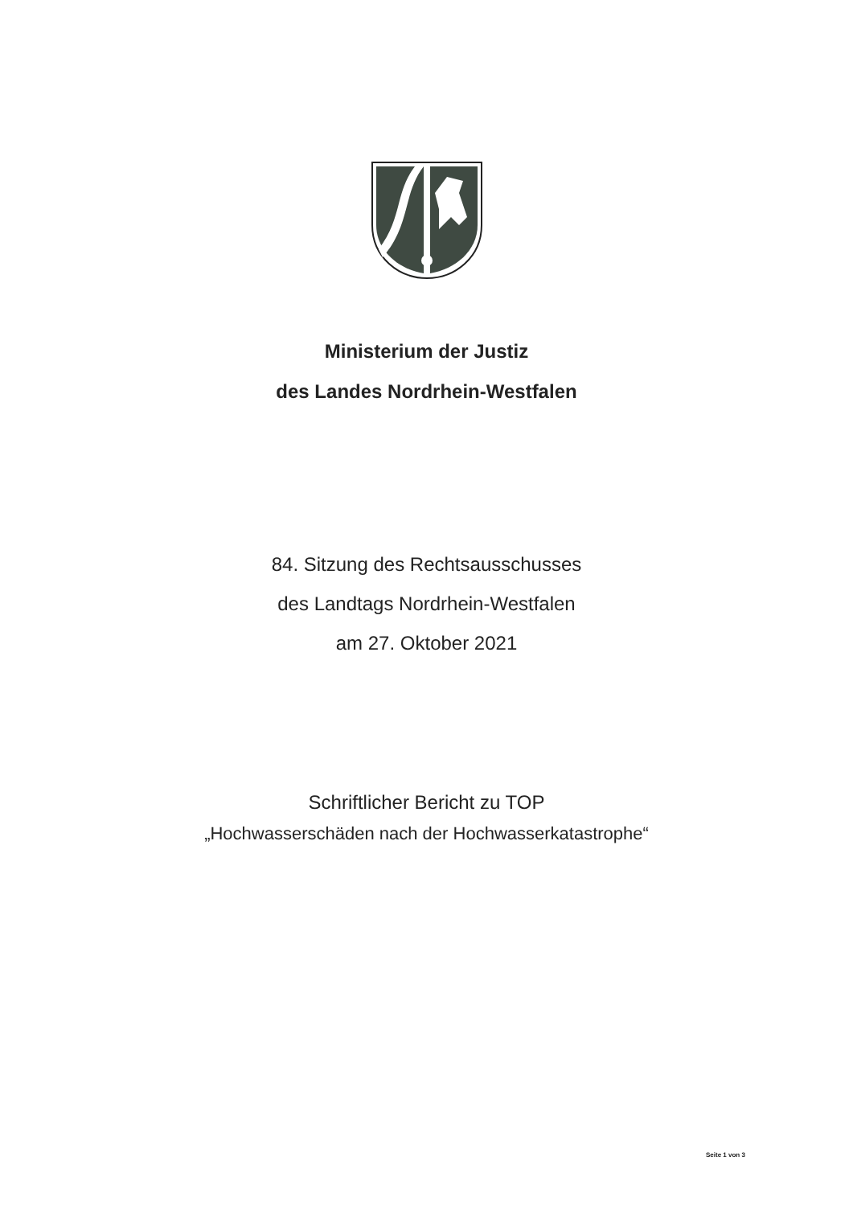Ministerium der Justiz
des Landes Nordrhein-Westfalen
84. Sitzung des Rechtsausschusses
des Landtags Nordrhein-Westfalen
am 27. Oktober 2021
Schriftlicher Bericht zu TOP
„Hochwasserschäden nach der Hochwasserkatastrophe“
Seite 1 von 3